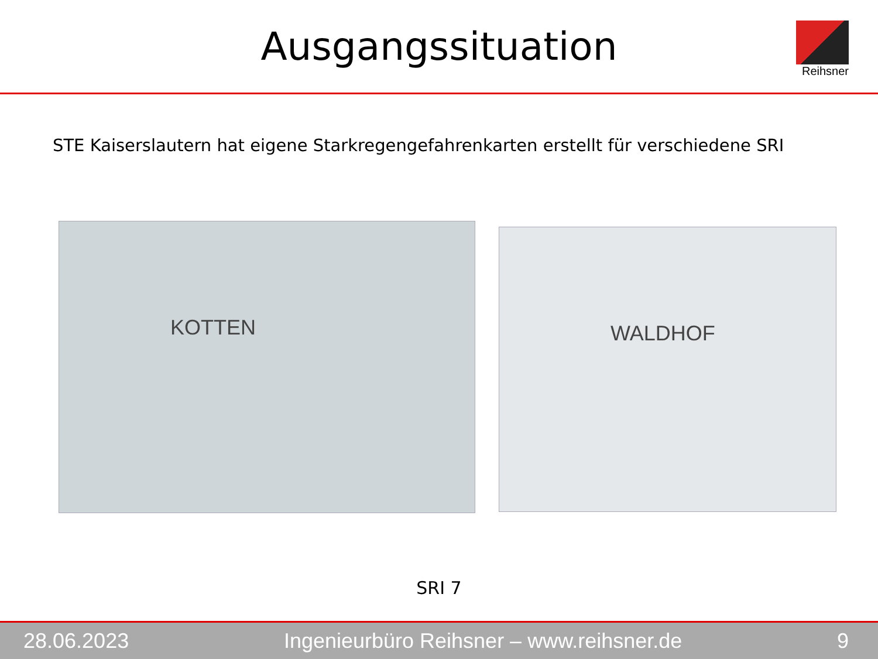Ausgangssituation
Reihsner
STE Kaiserslautern hat eigene Starkregengefahrenkarten erstellt für verschiedene SRI
KOTTEN
WALDHOF
SRI 7
28.06.2023 Ingenieurbüro Reihsner – www.reihsner.de 9